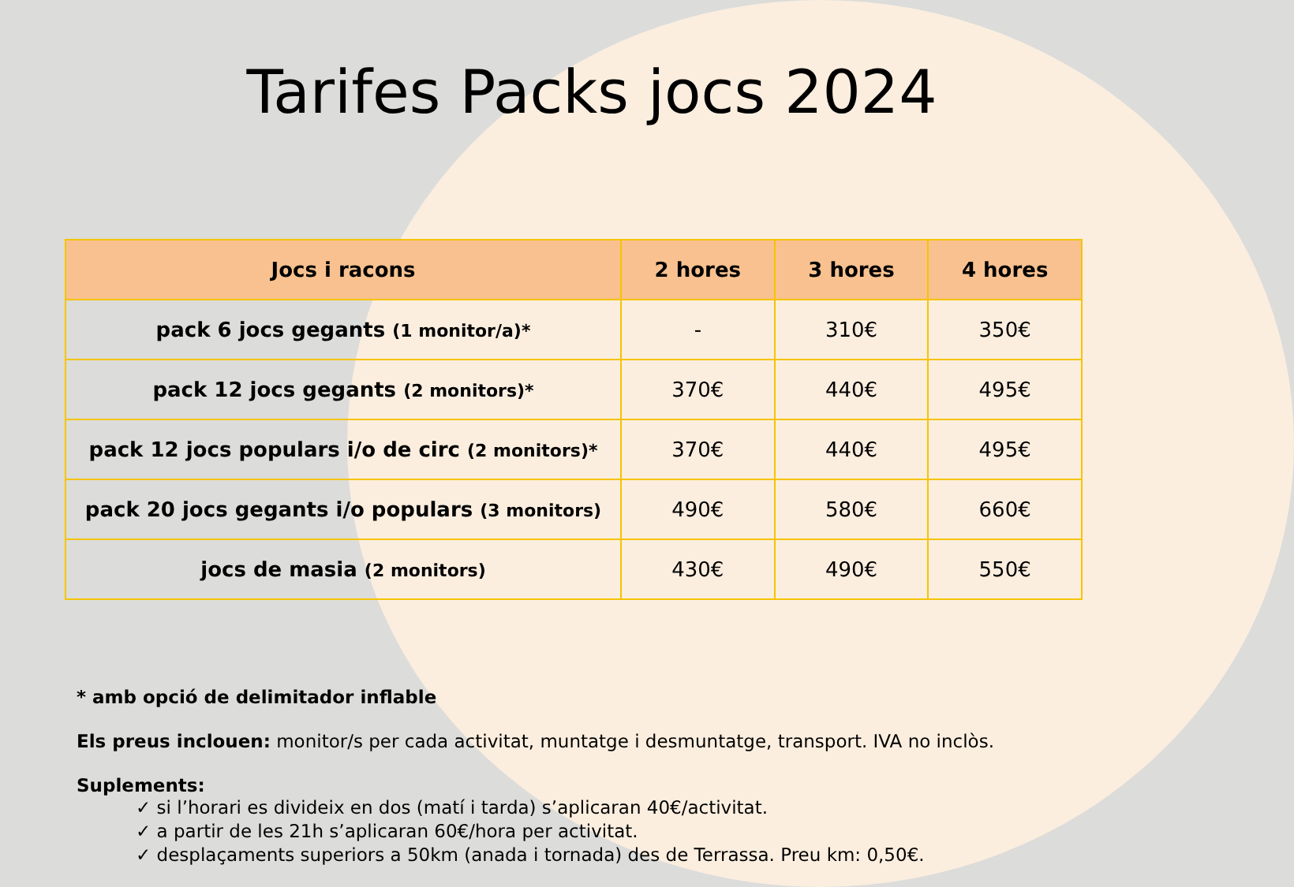Tarifes Packs jocs 2024
| Jocs i racons | 2 hores | 3 hores | 4 hores |
| --- | --- | --- | --- |
| pack 6 jocs gegants (1 monitor/a)* | - | 310€ | 350€ |
| pack 12 jocs gegants (2 monitors)* | 370€ | 440€ | 495€ |
| pack 12 jocs populars i/o de circ (2 monitors)* | 370€ | 440€ | 495€ |
| pack 20 jocs gegants i/o populars (3 monitors) | 490€ | 580€ | 660€ |
| jocs de masia (2 monitors) | 430€ | 490€ | 550€ |
* amb opció de delimitador inflable
Els preus inclouen: monitor/s per cada activitat, muntatge i desmuntatge, transport. IVA no inclòs.
Suplements:
✓ si l’horari es divideix en dos (matí i tarda) s’aplicaran 40€/activitat.
✓ a partir de les 21h s’aplicaran 60€/hora per activitat.
✓ desplaçaments superiors a 50km (anada i tornada) des de Terrassa. Preu km: 0,50€.